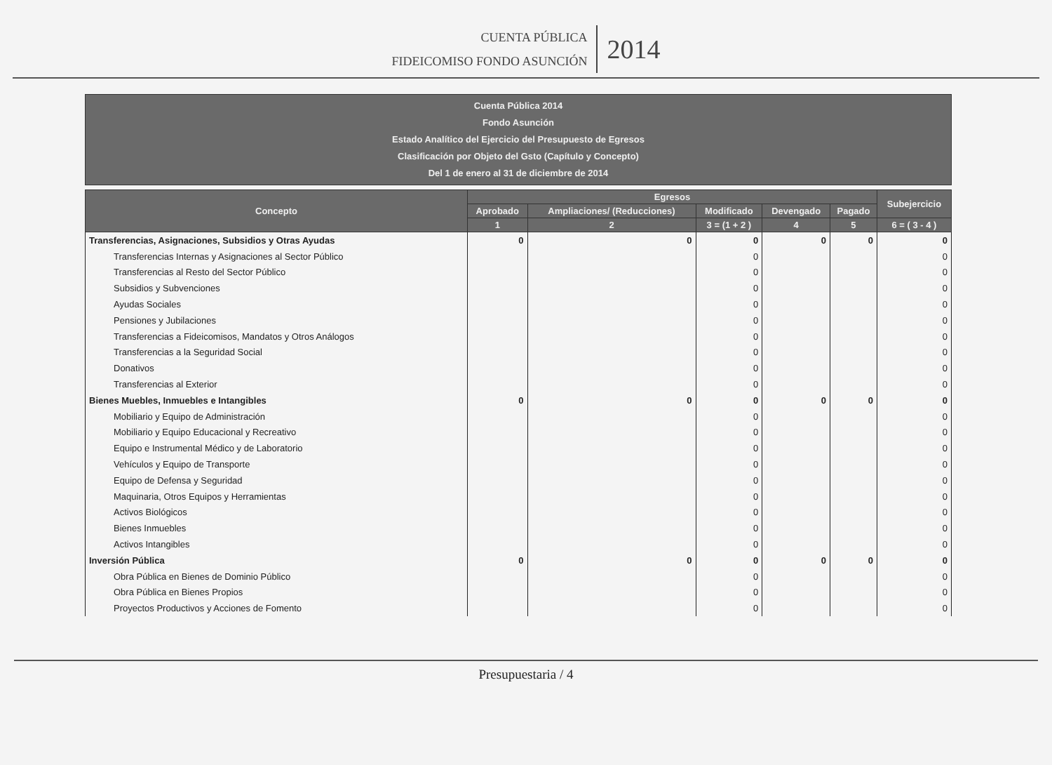CUENTA PÚBLICA
FIDEICOMISO FONDO ASUNCIÓN
2014
Cuenta Pública 2014
Fondo Asunción
Estado Analítico del Ejercicio del Presupuesto de Egresos
Clasificación por Objeto del Gsto (Capítulo y Concepto)
Del 1 de enero al 31 de diciembre de 2014
| Concepto | Egresos | | | | | Subejercicio |
| --- | --- | --- | --- | --- | --- | --- |
| | Aprobado | Ampliaciones/ (Reducciones) | Modificado | Devengado | Pagado | |
| | 1 | 2 | 3 = (1 + 2 ) | 4 | 5 | 6 = ( 3 - 4 ) |
| Transferencias, Asignaciones, Subsidios y Otras Ayudas | 0 | 0 | 0 | 0 | 0 | 0 |
| Transferencias Internas y Asignaciones al Sector Público | | | 0 | | | 0 |
| Transferencias al Resto del Sector Público | | | 0 | | | 0 |
| Subsidios y Subvenciones | | | 0 | | | 0 |
| Ayudas Sociales | | | 0 | | | 0 |
| Pensiones y Jubilaciones | | | 0 | | | 0 |
| Transferencias a Fideicomisos, Mandatos y Otros Análogos | | | 0 | | | 0 |
| Transferencias a la Seguridad Social | | | 0 | | | 0 |
| Donativos | | | 0 | | | 0 |
| Transferencias al Exterior | | | 0 | | | 0 |
| Bienes Muebles, Inmuebles e Intangibles | 0 | 0 | 0 | 0 | 0 | 0 |
| Mobiliario y Equipo de Administración | | | 0 | | | 0 |
| Mobiliario y Equipo Educacional y Recreativo | | | 0 | | | 0 |
| Equipo e Instrumental Médico y de Laboratorio | | | 0 | | | 0 |
| Vehículos y Equipo de Transporte | | | 0 | | | 0 |
| Equipo de Defensa y Seguridad | | | 0 | | | 0 |
| Maquinaria, Otros Equipos y Herramientas | | | 0 | | | 0 |
| Activos Biológicos | | | 0 | | | 0 |
| Bienes Inmuebles | | | 0 | | | 0 |
| Activos Intangibles | | | 0 | | | 0 |
| Inversión Pública | 0 | 0 | 0 | 0 | 0 | 0 |
| Obra Pública en Bienes de Dominio Público | | | 0 | | | 0 |
| Obra Pública en Bienes Propios | | | 0 | | | 0 |
| Proyectos Productivos y Acciones de Fomento | | | 0 | | | 0 |
Presupuestaria / 4